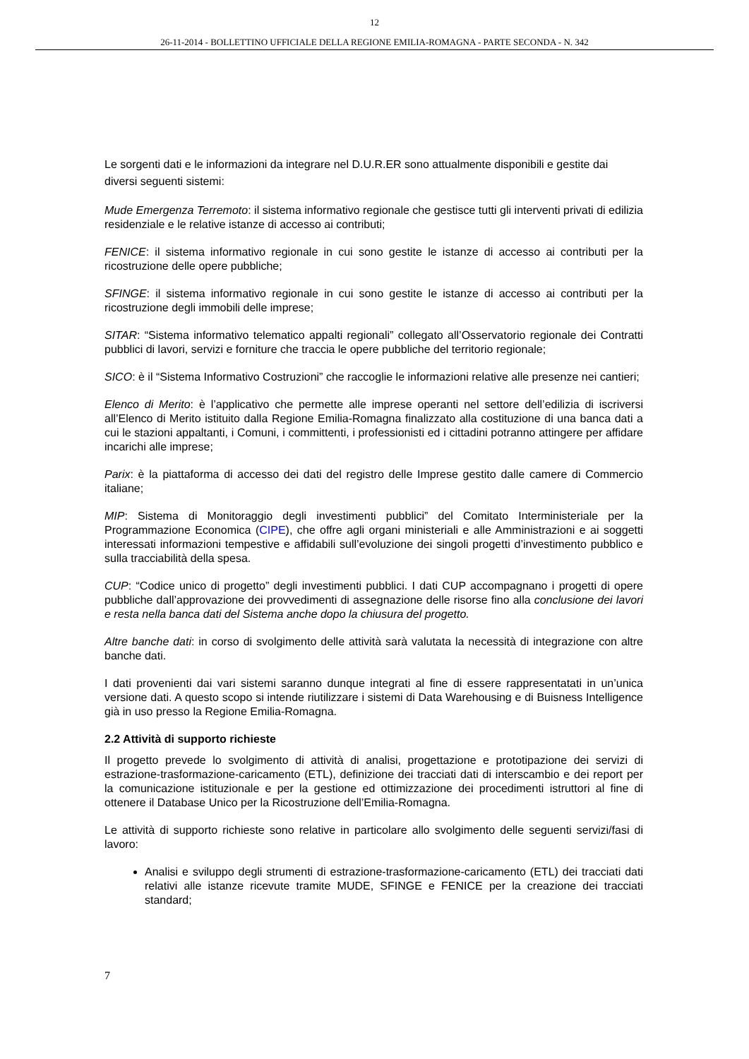12
26-11-2014 - BOLLETTINO UFFICIALE DELLA REGIONE EMILIA-ROMAGNA - PARTE SECONDA - N. 342
Le sorgenti dati e le informazioni da integrare nel D.U.R.ER sono attualmente disponibili e gestite dai diversi seguenti sistemi:
Mude Emergenza Terremoto: il sistema informativo regionale che gestisce tutti gli interventi privati di edilizia residenziale e le relative istanze di accesso ai contributi;
FENICE: il sistema informativo regionale in cui sono gestite le istanze di accesso ai contributi per la ricostruzione delle opere pubbliche;
SFINGE: il sistema informativo regionale in cui sono gestite le istanze di accesso ai contributi per la ricostruzione degli immobili delle imprese;
SITAR: “Sistema informativo telematico appalti regionali” collegato all’Osservatorio regionale dei Contratti pubblici di lavori, servizi e forniture che traccia le opere pubbliche del territorio regionale;
SICO: è il “Sistema Informativo Costruzioni” che raccoglie le informazioni relative alle presenze nei cantieri;
Elenco di Merito: è l’applicativo che permette alle imprese operanti nel settore dell’edilizia di iscriversi all’Elenco di Merito istituito dalla Regione Emilia-Romagna finalizzato alla costituzione di una banca dati a cui le stazioni appaltanti, i Comuni, i committenti, i professionisti ed i cittadini potranno attingere per affidare incarichi alle imprese;
Parix: è la piattaforma di accesso dei dati del registro delle Imprese gestito dalle camere di Commercio italiane;
MIP: Sistema di Monitoraggio degli investimenti pubblici” del Comitato Interministeriale per la Programmazione Economica (CIPE), che offre agli organi ministeriali e alle Amministrazioni e ai soggetti interessati informazioni tempestive e affidabili sull’evoluzione dei singoli progetti d’investimento pubblico e sulla tracciabilità della spesa.
CUP: “Codice unico di progetto” degli investimenti pubblici. I dati CUP accompagnano i progetti di opere pubbliche dall’approvazione dei provvedimenti di assegnazione delle risorse fino alla conclusione dei lavori e resta nella banca dati del Sistema anche dopo la chiusura del progetto.
Altre banche dati: in corso di svolgimento delle attività sarà valutata la necessità di integrazione con altre banche dati.
I dati provenienti dai vari sistemi saranno dunque integrati al fine di essere rappresentatati in un’unica versione dati. A questo scopo si intende riutilizzare i sistemi di Data Warehousing e di Buisness Intelligence già in uso presso la Regione Emilia-Romagna.
2.2 Attività di supporto richieste
Il progetto prevede lo svolgimento di attività di analisi, progettazione e prototipazione dei servizi di estrazione-trasformazione-caricamento (ETL), definizione dei tracciati dati di interscambio e dei report per la comunicazione istituzionale e per la gestione ed ottimizzazione dei procedimenti istruttori al fine di ottenere il Database Unico per la Ricostruzione dell’Emilia-Romagna.
Le attività di supporto richieste sono relative in particolare allo svolgimento delle seguenti servizi/fasi di lavoro:
Analisi e sviluppo degli strumenti di estrazione-trasformazione-caricamento (ETL) dei tracciati dati relativi alle istanze ricevute tramite MUDE, SFINGE e FENICE per la creazione dei tracciati standard;
7